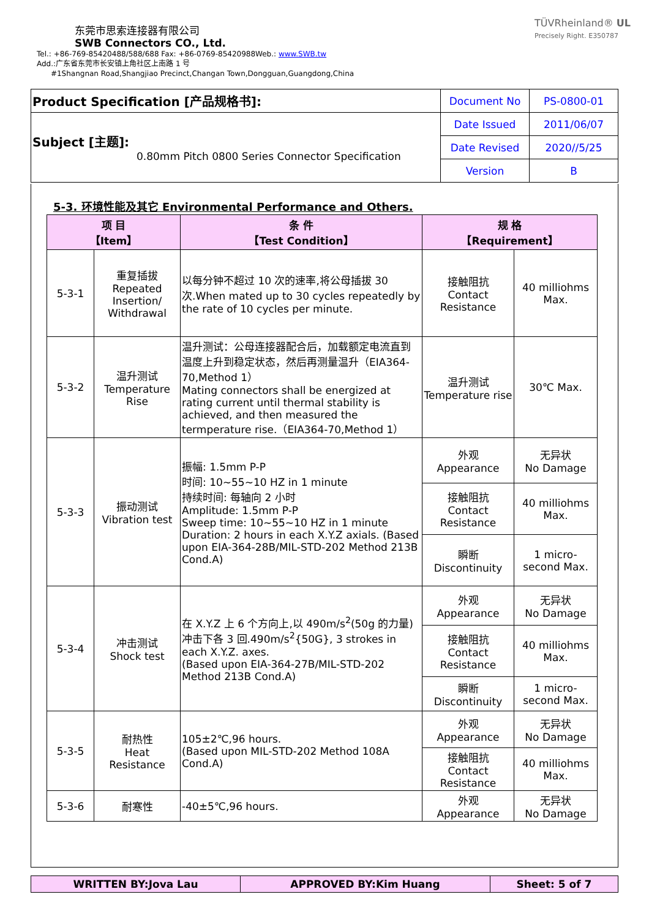东莞市思索连接器有限公司
SWB Connectors CO., Ltd.
Tel.: +86-769-85420488/588/688 Fax: +86-0769-85420988Web.: www.SWB.tw
Add.:广东省东莞市长安镇上角社区上南路 1 号
#1Shangnan Road,Shangjiao Precinct,Changan Town,Dongguan,Guangdong,China
TÜVRheinland® UL
Precisely Right. E350787
| Product Specification [产品规格书]: | Document No | PS-0800-01 |
| Subject [主题]: 0.80mm Pitch 0800 Series Connector Specification | Date Issued | 2011/06/07 |
| | Date Revised | 2020//5/25 |
| | Version | B |
5-3. 环境性能及其它 Environmental Performance and Others.
| 项 目 【Item】 | | 条 件 【Test Condition】 | 规 格 【Requirement】 | |
| --- | --- | --- | --- | --- |
| 5-3-1 | 重复插拔 Repeated Insertion/ Withdrawal | 以每分钟不超过 10 次的速率,将公母插拔 30 次.When mated up to 30 cycles repeatedly by the rate of 10 cycles per minute. | 接触阻抗 Contact Resistance | 40 milliohms Max. |
| 5-3-2 | 温升测试 Temperature Rise | 温升测试：公母连接器配合后，加载额定电流直到温度上升到稳定状态，然后再测量温升（EIA364-70,Method 1） Mating connectors shall be energized at rating current until thermal stability is achieved, and then measured the termperature rise.（EIA364-70,Method 1） | 温升测试 Temperature rise | 30℃ Max. |
| 5-3-3 | 振动测试 Vibration test | 振幅: 1.5mm P-P 时间: 10~55~10 HZ in 1 minute 持续时间: 每轴向 2 小时 Amplitude: 1.5mm P-P Sweep time: 10~55~10 HZ in 1 minute Duration: 2 hours in each X.Y.Z axials. (Based upon EIA-364-28B/MIL-STD-202 Method 213B Cond.A) | 外观 Appearance | 无异状 No Damage |
| | | | 接触阻抗 Contact Resistance | 40 milliohms Max. |
| | | | 瞬断 Discontinuity | 1 micro- second Max. |
| 5-3-4 | 冲击测试 Shock test | 在 X.Y.Z 上 6 个方向上,以 490m/s<sup>2</sup>(50g 的力量)冲击下各 3 回.490m/s<sup>2</sup>{50G}, 3 strokes in each X.Y.Z. axes. (Based upon EIA-364-27B/MIL-STD-202 Method 213B Cond.A) | 外观 Appearance | 无异状 No Damage |
| | | | 接触阻抗 Contact Resistance | 40 milliohms Max. |
| | | | 瞬断 Discontinuity | 1 micro- second Max. |
| 5-3-5 | 耐热性 Heat Resistance | 105±2℃,96 hours. (Based upon MIL-STD-202 Method 108A Cond.A) | 外观 Appearance | 无异状 No Damage |
| | | | 接触阻抗 Contact Resistance | 40 milliohms Max. |
| 5-3-6 | 耐寒性 | -40±5℃,96 hours. | 外观 Appearance | 无异状 No Damage |
| WRITTEN BY:Jova Lau | APPROVED BY:Kim Huang | Sheet: 5 of 7 |